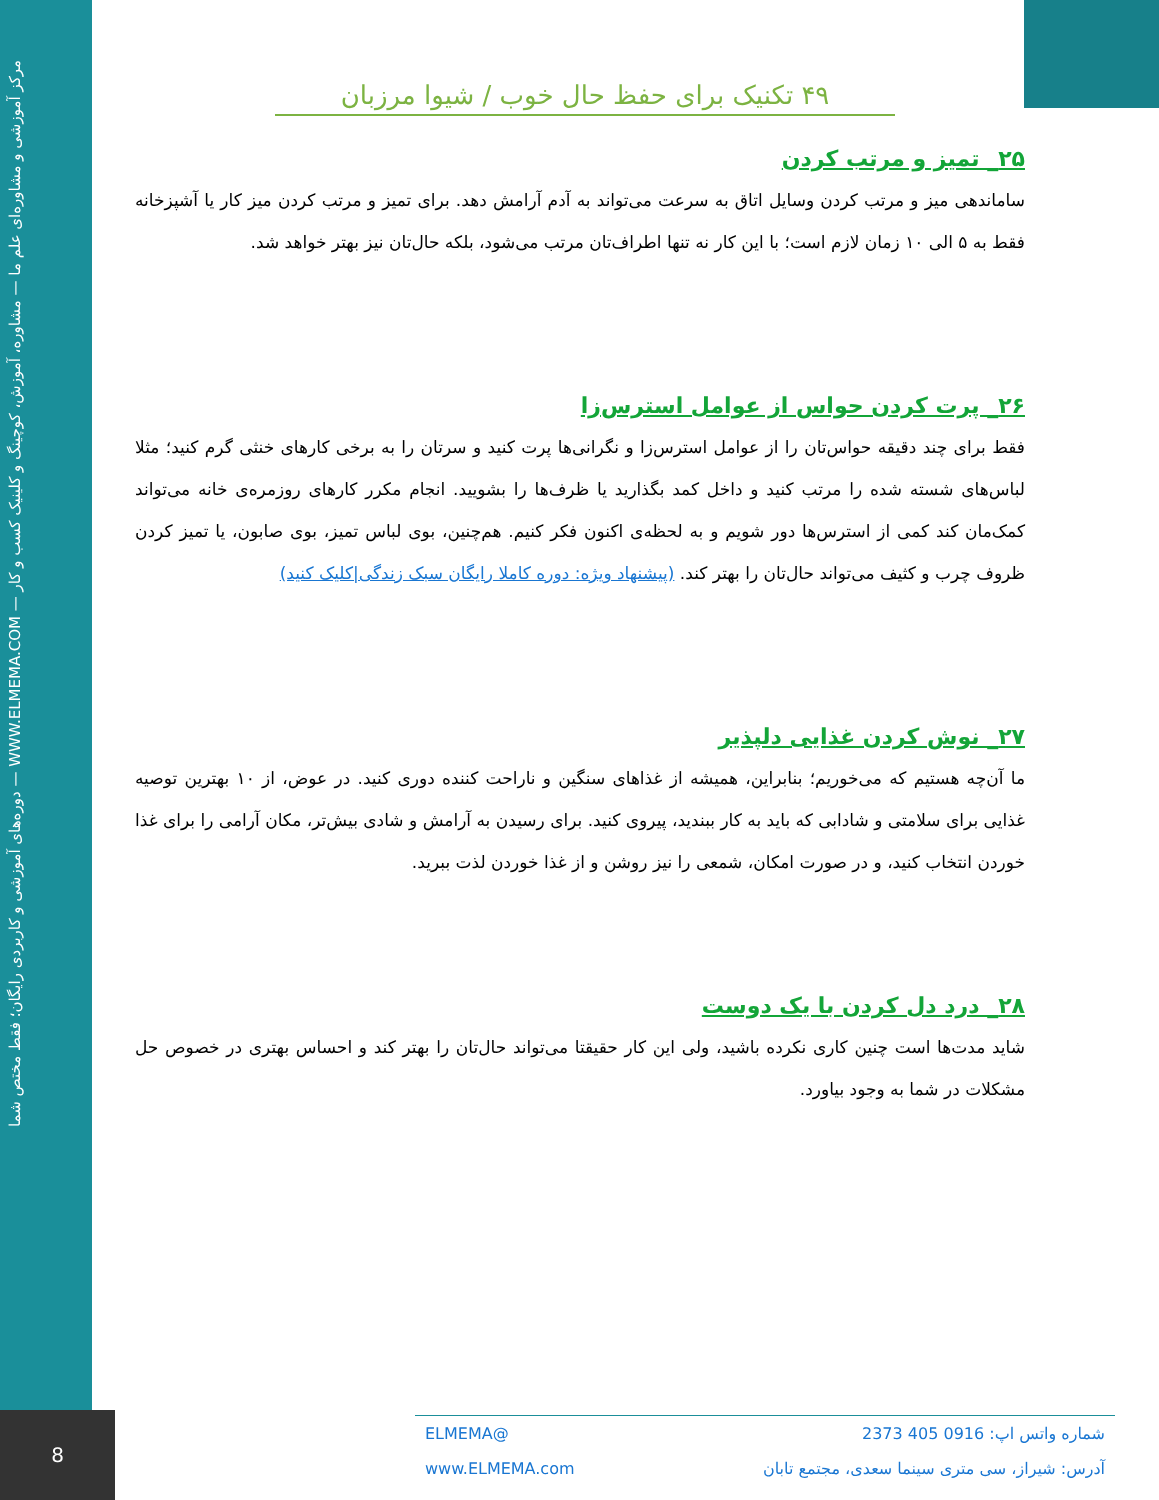مرکز آموزشی و مشاوره‌ای علم ما — مشاوره، آموزش، کوچینگ و کلینیک کسب و کار — WWW.ELMEMA.COM — دوره‌های آموزشی و کاربردی رایگان؛ فقط مختص شما
۴۹ تکنیک برای حفظ حال خوب / شیوا مرزبان
۲۵_ تمیز و مرتب کردن
ساماندهی میز و مرتب کردن وسایل اتاق به سرعت می‌تواند به آدم آرامش دهد. برای تمیز و مرتب کردن میز کار یا آشپزخانه فقط به ۵ الی ۱۰ زمان لازم است؛ با این کار نه تنها اطراف‌تان مرتب می‌شود، بلکه حال‌تان نیز بهتر خواهد شد.
۲۶_ پرت کردن حواس از عوامل استرس‌زا
فقط برای چند دقیقه حواس‌تان را از عوامل استرس‌زا و نگرانی‌ها پرت کنید و سرتان را به برخی کارهای خنثی گرم کنید؛ مثلا لباس‌های شسته شده را مرتب کنید و داخل کمد بگذارید یا ظرف‌ها را بشویید. انجام مکرر کارهای روزمره‌ی خانه می‌تواند کمک‌مان کند کمی از استرس‌ها دور شویم و به لحظه‌ی اکنون فکر کنیم. هم‌چنین، بوی لباس تمیز، بوی صابون، یا تمیز کردن ظروف چرب و کثیف می‌تواند حال‌تان را بهتر کند. (پیشنهاد ویژه: دوره کاملا رایگان سبک زندگی|کلیک کنید)
۲۷_ نوش کردن غذایی دلپذیر
ما آن‌چه هستیم که می‌خوریم؛ بنابراین، همیشه از غذاهای سنگین و ناراحت کننده دوری کنید. در عوض، از ۱۰ بهترین توصیه غذایی برای سلامتی و شادابی که باید به کار ببندید، پیروی کنید. برای رسیدن به آرامش و شادی بیش‌تر، مکان آرامی را برای غذا خوردن انتخاب کنید، و در صورت امکان، شمعی را نیز روشن و از غذا خوردن لذت ببرید.
۲۸_ درد دل کردن با یک دوست
شاید مدت‌ها است چنین کاری نکرده باشید، ولی این کار حقیقتا می‌تواند حال‌تان را بهتر کند و احساس بهتری در خصوص حل مشکلات در شما به وجود بیاورد.
شماره واتس اپ: 0916 405 2373 @ELMEMA
آدرس: شیراز، سی متری سینما سعدی، مجتمع تابان www.ELMEMA.com
8